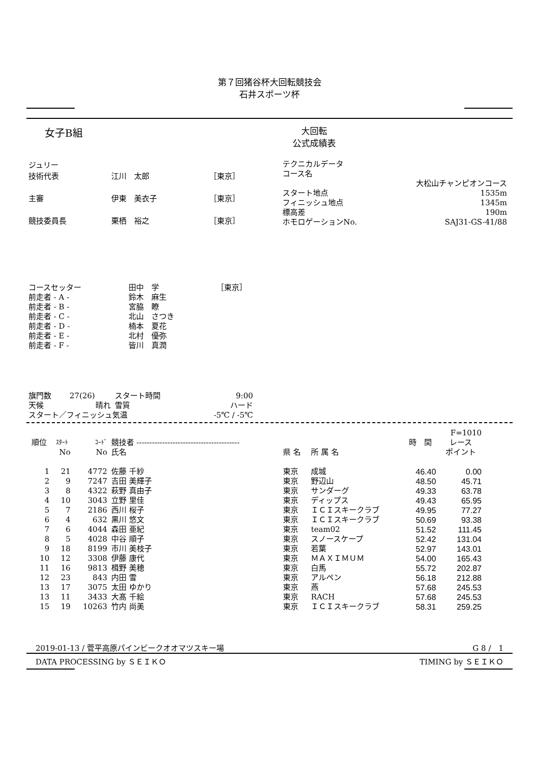第７回猪谷杯大回転競技会
石井スポーツ杯
女子B組
大回転
公式成績表
| ジュリー | | |
| 技術代表 | 江川 太郎 | ［東京］ |
| 主審 | 伊東 美衣子 | ［東京］ |
| 競技委員長 | 栗栖 裕之 | ［東京］ |
| テクニカルデータ | |
| コース名 | |
| | 大松山チャンピオンコース |
| スタート地点 | 1535m |
| フィニッシュ地点 | 1345m |
| 標高差 | 190m |
| ホモロゲーションNo. | SAJ31-GS-41/88 |
| コースセッター | 田中 学 | ［東京］ |
| 前走者 - A - | 鈴木 麻生 | |
| 前走者 - B - | 宮脇 瞭 | |
| 前走者 - C - | 北山 さつき | |
| 前走者 - D - | 楠本 夏花 | |
| 前走者 - E - | 北村 優弥 | |
| 前走者 - F - | 皆川 真潤 | |
| 旗門数 | 27(26) | スタート時間 | 9:00 |
| 天候 | 晴れ | 雪質 | ハード |
| スタート／フィニッシュ気温 | | | -5℃ / -5℃ |
| | | | | | | | F=1010 |
| --- | --- | --- | --- | --- | --- | --- | --- |
| 順位 | ｽﾀｰﾄ | ｺｰﾄﾞ | 競技者 ---------------------------------------- | | | 時 間 | レース |
| | No | No | 氏名 | 県 名 | 所 属 名 | | ポイント |
| 1 | 21 | 4772 | 佐藤 千紗 | 東京 | 成城 | 46.40 | 0.00 |
| 2 | 9 | 7247 | 吉田 美輝子 | 東京 | 野辺山 | 48.50 | 45.71 |
| 3 | 8 | 4322 | 萩野 真由子 | 東京 | サンダーグ | 49.33 | 63.78 |
| 4 | 10 | 3043 | 立野 里佳 | 東京 | ディップス | 49.43 | 65.95 |
| 5 | 7 | 2186 | 西川 桜子 | 東京 | ＩＣＩスキークラブ | 49.95 | 77.27 |
| 6 | 4 | 632 | 黒川 悠文 | 東京 | ＩＣＩスキークラブ | 50.69 | 93.38 |
| 7 | 6 | 4044 | 森田 亜紀 | 東京 | team02 | 51.52 | 111.45 |
| 8 | 5 | 4028 | 中谷 順子 | 東京 | スノースケープ | 52.42 | 131.04 |
| 9 | 18 | 8199 | 市川 美枝子 | 東京 | 若葉 | 52.97 | 143.01 |
| 10 | 12 | 3308 | 伊藤 康代 | 東京 | ＭＡＸＩＭＵＭ | 54.00 | 165.43 |
| 11 | 16 | 9813 | 楫野 美穂 | 東京 | 白馬 | 55.72 | 202.87 |
| 12 | 23 | 843 | 内田 雪 | 東京 | アルペン | 56.18 | 212.88 |
| 13 | 17 | 3075 | 太田 ゆかり | 東京 | 燕 | 57.68 | 245.53 |
| 13 | 11 | 3433 | 大髙 千絵 | 東京 | RACH | 57.68 | 245.53 |
| 15 | 19 | 10263 | 竹内 尚美 | 東京 | ＩＣＩスキークラブ | 58.31 | 259.25 |
2019-01-13 / 菅平高原パインビークオオマツスキー場 G 8 /　1
DATA PROCESSING by ＳＥＩＫＯ TIMING by ＳＥＩＫＯ